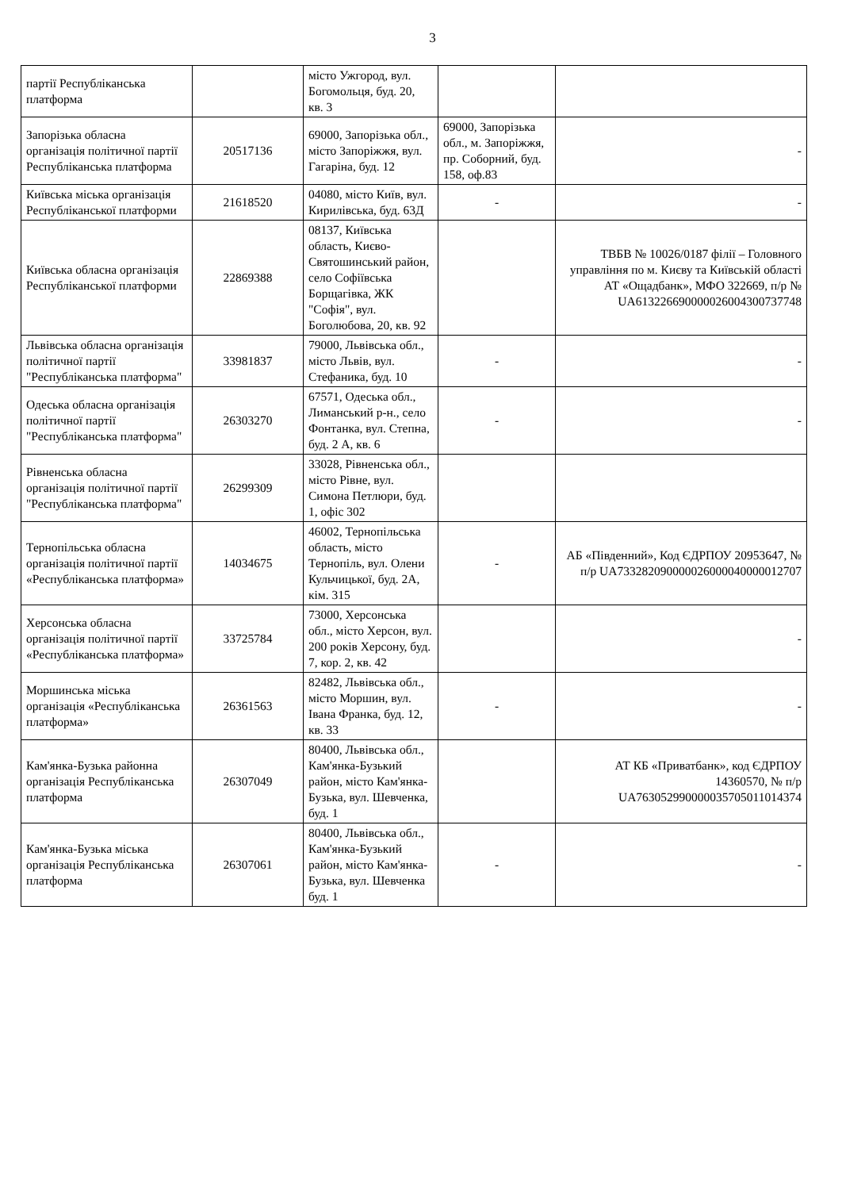3
| партії Республіканська платформа | | місто Ужгород, вул. Богомольця, буд. 20, кв. 3 | | |
| Запорізька обласна організація політичної партії Республіканська платформа | 20517136 | 69000, Запорізька обл., місто Запоріжжя, вул. Гагаріна, буд. 12 | 69000, Запорізька обл., м. Запоріжжя, пр. Соборний, буд. 158, оф.83 | - |
| Київська міська організація Республіканської платформи | 21618520 | 04080, місто Київ, вул. Кирилівська, буд. 63Д | - | - |
| Київська обласна організація Республіканської платформи | 22869388 | 08137, Київська область, Києво-Святошинський район, село Софіївська Борщагівка, ЖК "Софія", вул. Боголюбова, 20, кв. 92 | | ТВБВ № 10026/0187 філії – Головного управління по м. Києву та Київській області АТ «Ощадбанк», МФО 322669, п/р № UA613226690000026004300737748 |
| Львівська обласна організація політичної партії "Республіканська платформа" | 33981837 | 79000, Львівська обл., місто Львів, вул. Стефаника, буд. 10 | - | - |
| Одеська обласна організація політичної партії "Республіканська платформа" | 26303270 | 67571, Одеська обл., Лиманський р-н., село Фонтанка, вул. Степна, буд. 2 А, кв. 6 | - | - |
| Рівненська обласна організація політичної партії "Республіканська платформа" | 26299309 | 33028, Рівненська обл., місто Рівне, вул. Симона Петлюри, буд. 1, офіс 302 | | |
| Тернопільська обласна організація політичної партії «Республіканська платформа» | 14034675 | 46002, Тернопільська область, місто Тернопіль, вул. Олени Кульчицької, буд. 2А, кім. 315 | - | АБ «Південний», Код ЄДРПОУ 20953647, № п/р UA733282090000026000040000012707 |
| Херсонська обласна організація політичної партії «Республіканська платформа» | 33725784 | 73000, Херсонська обл., місто Херсон, вул. 200 років Херсону, буд. 7, кор. 2, кв. 42 | | - |
| Моршинська міська організація «Республіканська платформа» | 26361563 | 82482, Львівська обл., місто Моршин, вул. Івана Франка, буд. 12, кв. 33 | - | - |
| Кам'янка-Бузька районна організація Республіканська платформа | 26307049 | 80400, Львівська обл., Кам'янка-Бузький район, місто Кам'янка-Бузька, вул. Шевченка, буд. 1 | | АТ КБ «Приватбанк», код ЄДРПОУ 14360570, № п/р UA763052990000035705011014374 |
| Кам'янка-Бузька міська організація Республіканська платформа | 26307061 | 80400, Львівська обл., Кам'янка-Бузький район, місто Кам'янка-Бузька, вул. Шевченка буд. 1 | - | - |